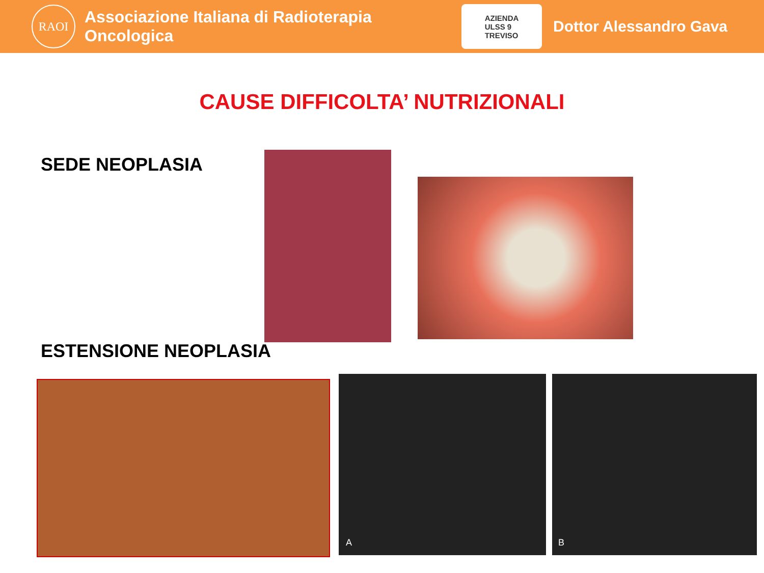RAOI
Associazione Italiana di Radioterapia Oncologica
AZIENDA
ULSS 9
TREVISO
Dottor Alessandro Gava
CAUSE DIFFICOLTA’ NUTRIZIONALI
SEDE NEOPLASIA
ESTENSIONE NEOPLASIA
A B